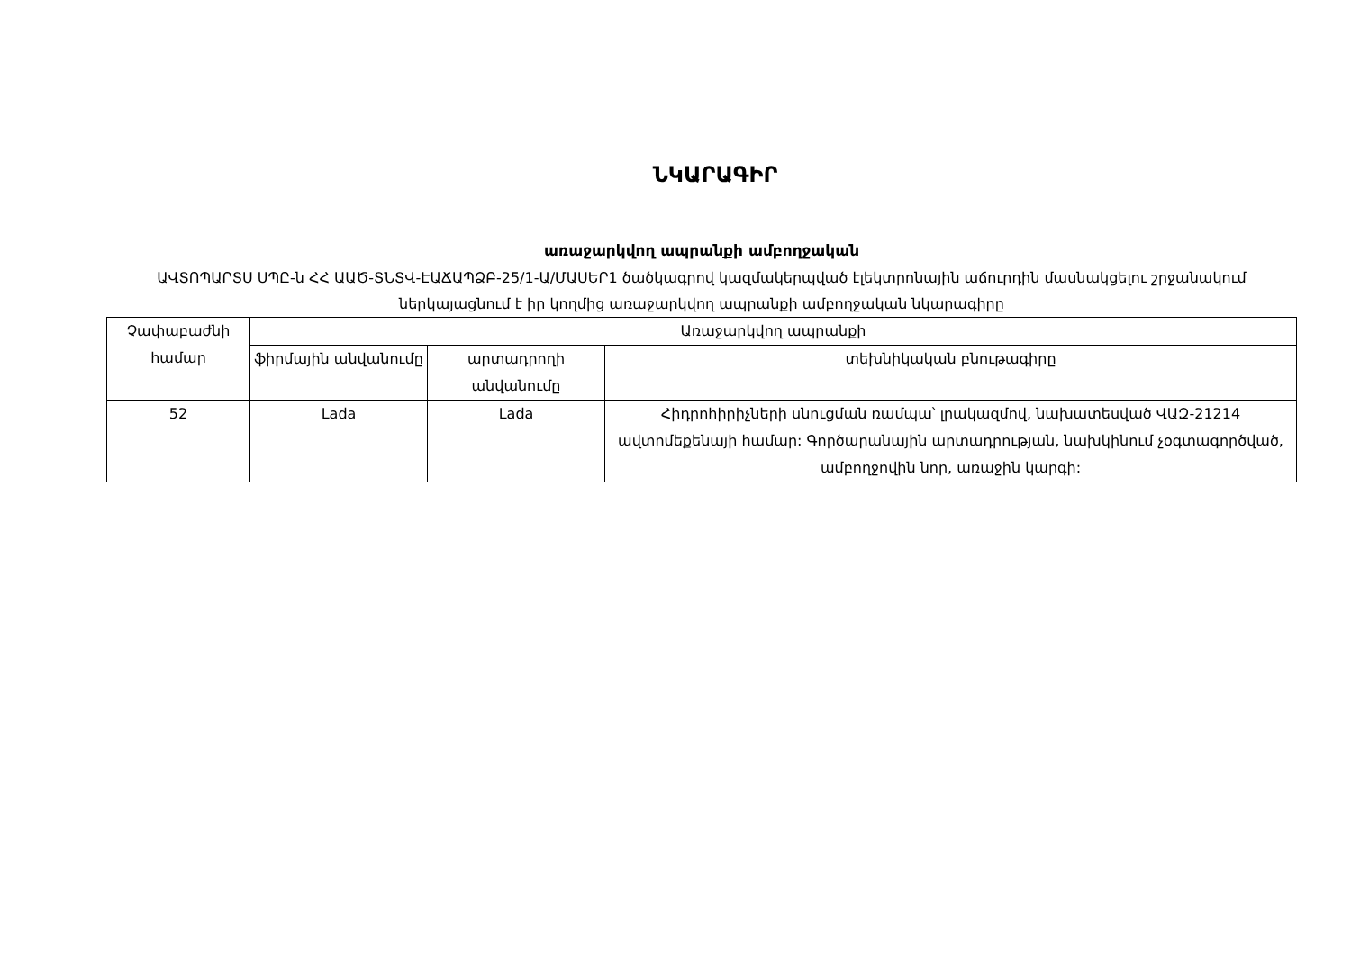ՆԿԱՐԱԳԻՐ
առաջարկվող ապրանքի ամբողջական
ԱՎՏՈՊԱՐՏՍ ՍՊԸ-ն ՀՀ ԱԱԾ-ՏՆՏՎ-ԷԱՃԱՊՁԲ-25/1-Ա/ՄԱՍԵՐ1 ծածկագրով կազմակերպված էլեկտրոնային աճուրդին մասնակցելու շրջանակում ներկայացնում է իր կողմից առաջարկվող ապրանքի ամբողջական նկարագիրը
| Չափաբաժնի համար | Առաջարկվող ապրանքի | | |
| --- | --- | --- | --- |
| | ֆիրմային անվանումը | արտադրողի անվանումը | տեխնիկական բնութագիրը |
| 52 | Lada | Lada | Հիդրոհիրիչների սնուցման ռամպա՝ լրակազմով, նախատեսված ՎԱԶ-21214 ավտոմեքենայի համար: Գործարանային արտադրության, նախկինում չօգտագործված, ամբողջովին նոր, առաջին կարգի: |